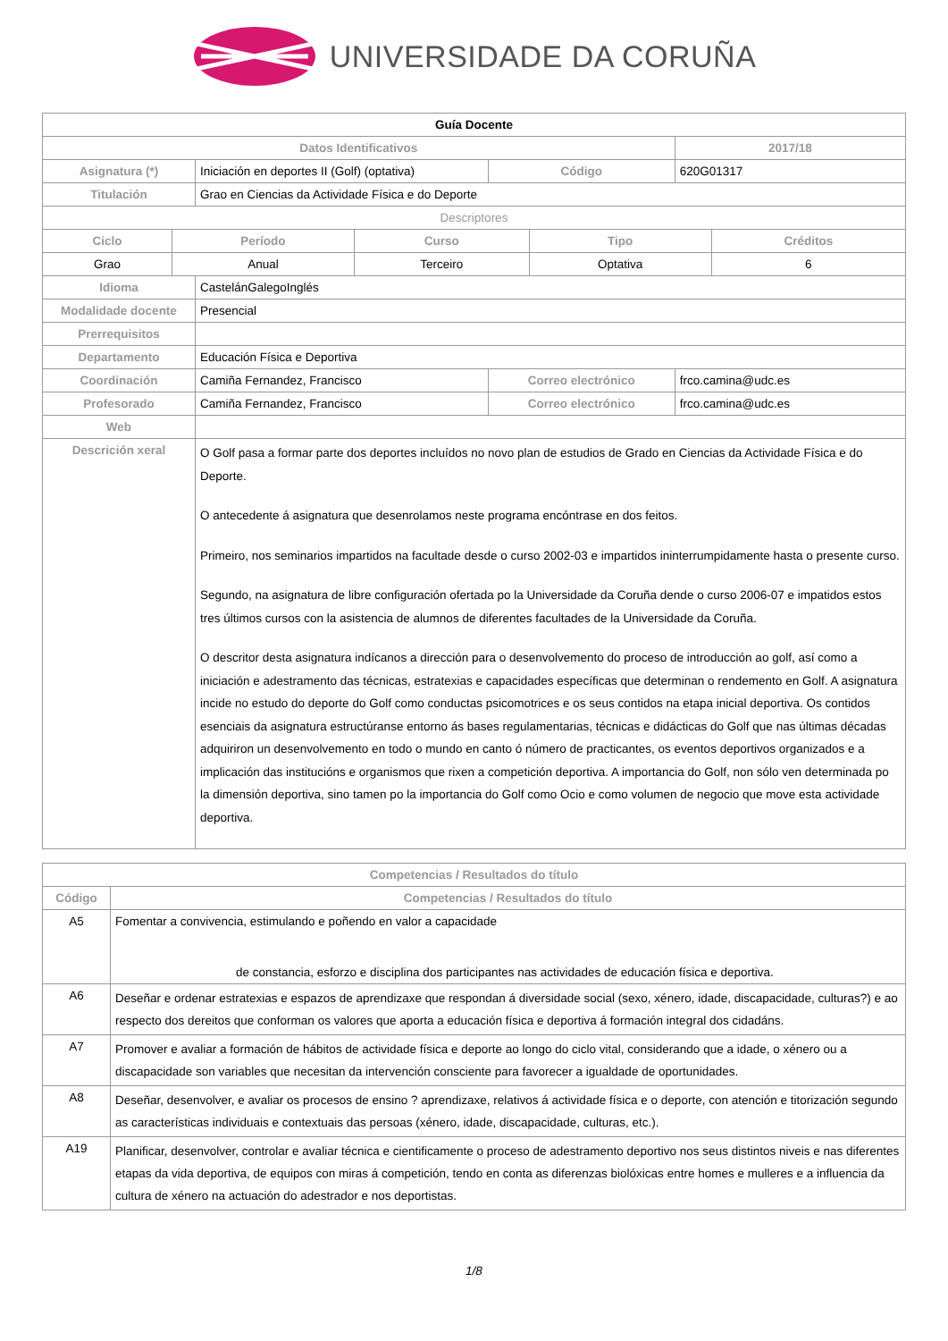UNIVERSIDADE DA CORUÑA
| Guía Docente | | | | |
| Datos Identificativos | | | | 2017/18 |
| Asignatura (*) | Iniciación en deportes II (Golf) (optativa) | Código | 620G01317 | |
| Titulación | Grao en Ciencias da Actividade Física e do Deporte | | | |
| Descriptores | | | | |
| / Ciclo / Período / Curso / Tipo / Créditos / / --- / --- / --- / --- / --- / / Grao / Anual / Terceiro / Optativa / 6 / | | | | |
| Idioma | CastelánGalegoInglés | | | |
| Modalidade docente | Presencial | | | |
| Prerrequisitos | | | | |
| Departamento | Educación Física e Deportiva | | | |
| Coordinación | Camiña Fernandez, Francisco | Correo electrónico | frco.camina@udc.es | |
| Profesorado | Camiña Fernandez, Francisco | Correo electrónico | frco.camina@udc.es | |
| Web | | | | |
| Descrición xeral | O Golf pasa a formar parte dos deportes incluídos no novo plan de estudios de Grado en Ciencias da Actividade Física e do Deporte. O antecedente á asignatura que desenrolamos neste programa encóntrase en dos feitos. Primeiro, nos seminarios impartidos na facultade desde o curso 2002-03 e impartidos ininterrumpidamente hasta o presente curso. Segundo, na asignatura de libre configuración ofertada po la Universidade da Coruña dende o curso 2006-07 e impatidos estos tres últimos cursos con la asistencia de alumnos de diferentes facultades de la Universidade da Coruña. O descritor desta asignatura indícanos a dirección para o desenvolvemento do proceso de introducción ao golf, así como a iniciación e adestramento das técnicas, estratexias e capacidades específicas que determinan o rendemento en Golf. A asignatura incide no estudo do deporte do Golf como conductas psicomotrices e os seus contidos na etapa inicial deportiva. Os contidos esenciais da asignatura estructúranse entorno ás bases regulamentarias, técnicas e didácticas do Golf que nas últimas décadas adquiriron un desenvolvemento en todo o mundo en canto ó número de practicantes, os eventos deportivos organizados e a implicación das institucións e organismos que rixen a competición deportiva. A importancia do Golf, non sólo ven determinada po la dimensión deportiva, sino tamen po la importancia do Golf como Ocio e como volumen de negocio que move esta actividade deportiva. | | | |
| Competencias / Resultados do título | |
| --- | --- |
| Código | Competencias / Resultados do título |
| A5 | Fomentar a convivencia, estimulando e poñendo en valor a capacidade de constancia, esforzo e disciplina dos participantes nas actividades de educación física e deportiva. |
| A6 | Deseñar e ordenar estratexias e espazos de aprendizaxe que respondan á diversidade social (sexo, xénero, idade, discapacidade, culturas?) e ao respecto dos dereitos que conforman os valores que aporta a educación física e deportiva á formación integral dos cidadáns. |
| A7 | Promover e avaliar a formación de hábitos de actividade física e deporte ao longo do ciclo vital, considerando que a idade, o xénero ou a discapacidade son variables que necesitan da intervención consciente para favorecer a igualdade de oportunidades. |
| A8 | Deseñar, desenvolver, e avaliar os procesos de ensino ? aprendizaxe, relativos á actividade física e o deporte, con atención e titorización segundo as características individuais e contextuais das persoas (xénero, idade, discapacidade, culturas, etc.). |
| A19 | Planificar, desenvolver, controlar e avaliar técnica e cientificamente o proceso de adestramento deportivo nos seus distintos niveis e nas diferentes etapas da vida deportiva, de equipos con miras á competición, tendo en conta as diferenzas biolóxicas entre homes e mulleres e a influencia da cultura de xénero na actuación do adestrador e nos deportistas. |
1/8